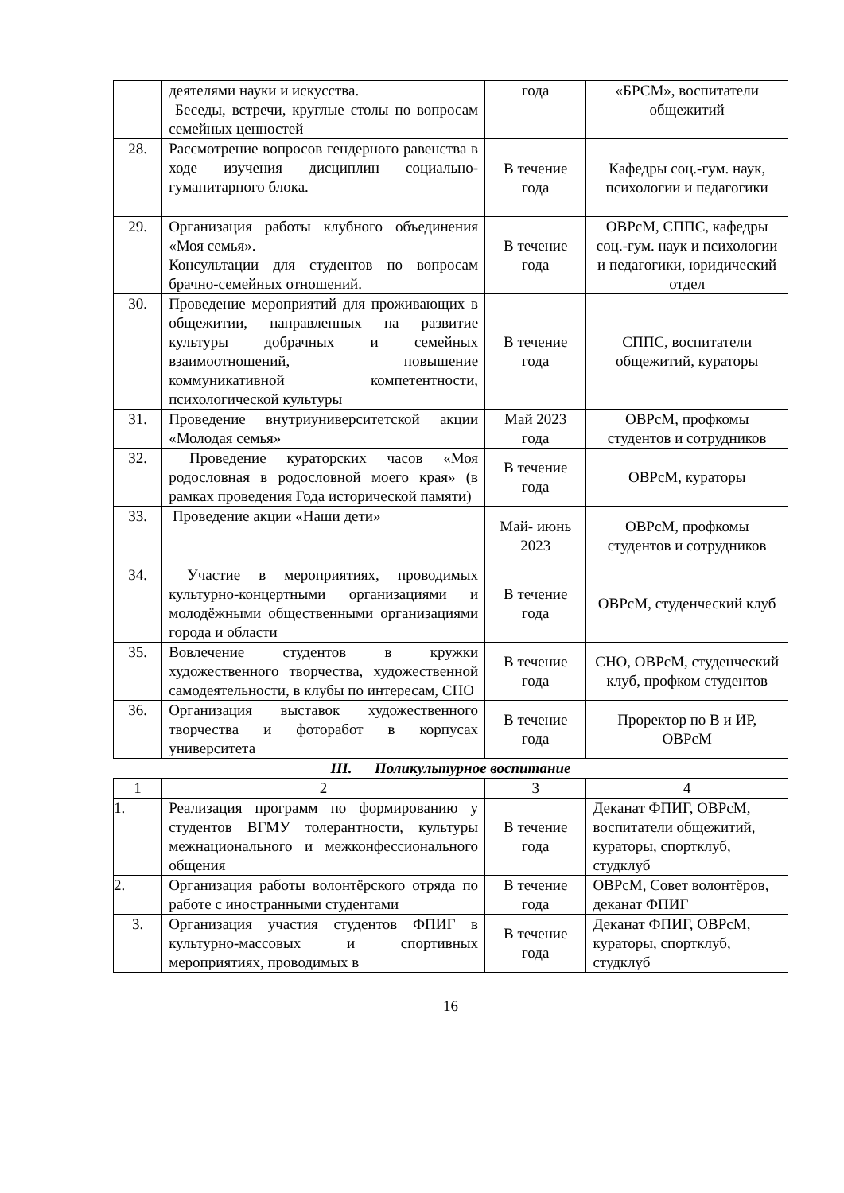| | деятелями науки и искусства. Беседы, встречи, круглые столы по вопросам семейных ценностей | года | «БРСМ», воспитатели общежитий |
| 28. | Рассмотрение вопросов гендерного равенства в ходе изучения дисциплин социально-гуманитарного блока. | В течение года | Кафедры соц.-гум. наук, психологии и педагогики |
| 29. | Организация работы клубного объединения «Моя семья». Консультации для студентов по вопросам брачно-семейных отношений. | В течение года | ОВРсМ, СППС, кафедры соц.-гум. наук и психологии и педагогики, юридический отдел |
| 30. | Проведение мероприятий для проживающих в общежитии, направленных на развитие культуры добрачных и семейных взаимоотношений, повышение коммуникативной компетентности, психологической культуры | В течение года | СППС, воспитатели общежитий, кураторы |
| 31. | Проведение внутриуниверситетской акции «Молодая семья» | Май 2023 года | ОВРсМ, профкомы студентов и сотрудников |
| 32. | Проведение кураторских часов «Моя родословная в родословной моего края» (в рамках проведения Года исторической памяти) | В течение года | ОВРсМ, кураторы |
| 33. | Проведение акции «Наши дети» | Май- июнь 2023 | ОВРсМ, профкомы студентов и сотрудников |
| 34. | Участие в мероприятиях, проводимых культурно-концертными организациями и молодёжными общественными организациями города и области | В течение года | ОВРсМ, студенческий клуб |
| 35. | Вовлечение студентов в кружки художественного творчества, художественной самодеятельности, в клубы по интересам, СНО | В течение года | СНО, ОВРсМ, студенческий клуб, профком студентов |
| 36. | Организация выставок художественного творчества и фоторабот в корпусах университета | В течение года | Проректор по В и ИР, ОВРсМ |
III. Поликультурное воспитание
| 1 | 2 | 3 | 4 |
| 1. | Реализация программ по формированию у студентов ВГМУ толерантности, культуры межнационального и межконфессионального общения | В течение года | Деканат ФПИГ, ОВРсМ, воспитатели общежитий, кураторы, спортклуб, студклуб |
| 2. | Организация работы волонтёрского отряда по работе с иностранными студентами | В течение года | ОВРсМ, Совет волонтёров, деканат ФПИГ |
| 3. | Организация участия студентов ФПИГ в культурно-массовых и спортивных мероприятиях, проводимых в | В течение года | Деканат ФПИГ, ОВРсМ, кураторы, спортклуб, студклуб |
16